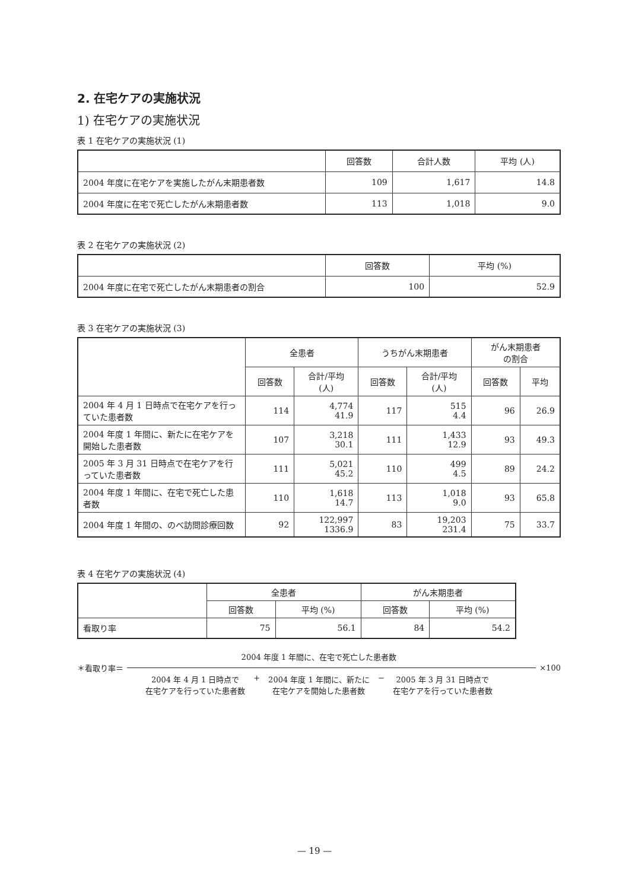2. 在宅ケアの実施状況
1) 在宅ケアの実施状況
表 1 在宅ケアの実施状況 (1)
| | 回答数 | 合計人数 | 平均 (人) |
| --- | --- | --- | --- |
| 2004 年度に在宅ケアを実施したがん末期患者数 | 109 | 1,617 | 14.8 |
| 2004 年度に在宅で死亡したがん末期患者数 | 113 | 1,018 | 9.0 |
表 2 在宅ケアの実施状況 (2)
| | 回答数 | 平均 (%) |
| --- | --- | --- |
| 2004 年度に在宅で死亡したがん末期患者の割合 | 100 | 52.9 |
表 3 在宅ケアの実施状況 (3)
| | 全患者 | | うちがん末期患者 | | がん末期患者 の割合 | |
| --- | --- | --- | --- | --- | --- | --- |
| | 回答数 | 合計/平均 (人) | 回答数 | 合計/平均 (人) | 回答数 | 平均 |
| 2004 年 4 月 1 日時点で在宅ケアを行っていた患者数 | 114 | 4,774 41.9 | 117 | 515 4.4 | 96 | 26.9 |
| 2004 年度 1 年間に、新たに在宅ケアを開始した患者数 | 107 | 3,218 30.1 | 111 | 1,433 12.9 | 93 | 49.3 |
| 2005 年 3 月 31 日時点で在宅ケアを行っていた患者数 | 111 | 5,021 45.2 | 110 | 499 4.5 | 89 | 24.2 |
| 2004 年度 1 年間に、在宅で死亡した患者数 | 110 | 1,618 14.7 | 113 | 1,018 9.0 | 93 | 65.8 |
| 2004 年度 1 年間の、のべ訪問診療回数 | 92 | 122,997 1336.9 | 83 | 19,203 231.4 | 75 | 33.7 |
表 4 在宅ケアの実施状況 (4)
| | 全患者 | | がん末期患者 | |
| --- | --- | --- | --- | --- |
| | 回答数 | 平均 (%) | 回答数 | 平均 (%) |
| 看取り率 | 75 | 56.1 | 84 | 54.2 |
2004 年度 1 年間に、在宅で死亡した患者数
＊看取り率＝ ×100
2004 年 4 月 1 日時点で
在宅ケアを行っていた患者数
+ 2004 年度 1 年間に、新たに
在宅ケアを開始した患者数
− 2005 年 3 月 31 日時点で
在宅ケアを行っていた患者数
— 19 —